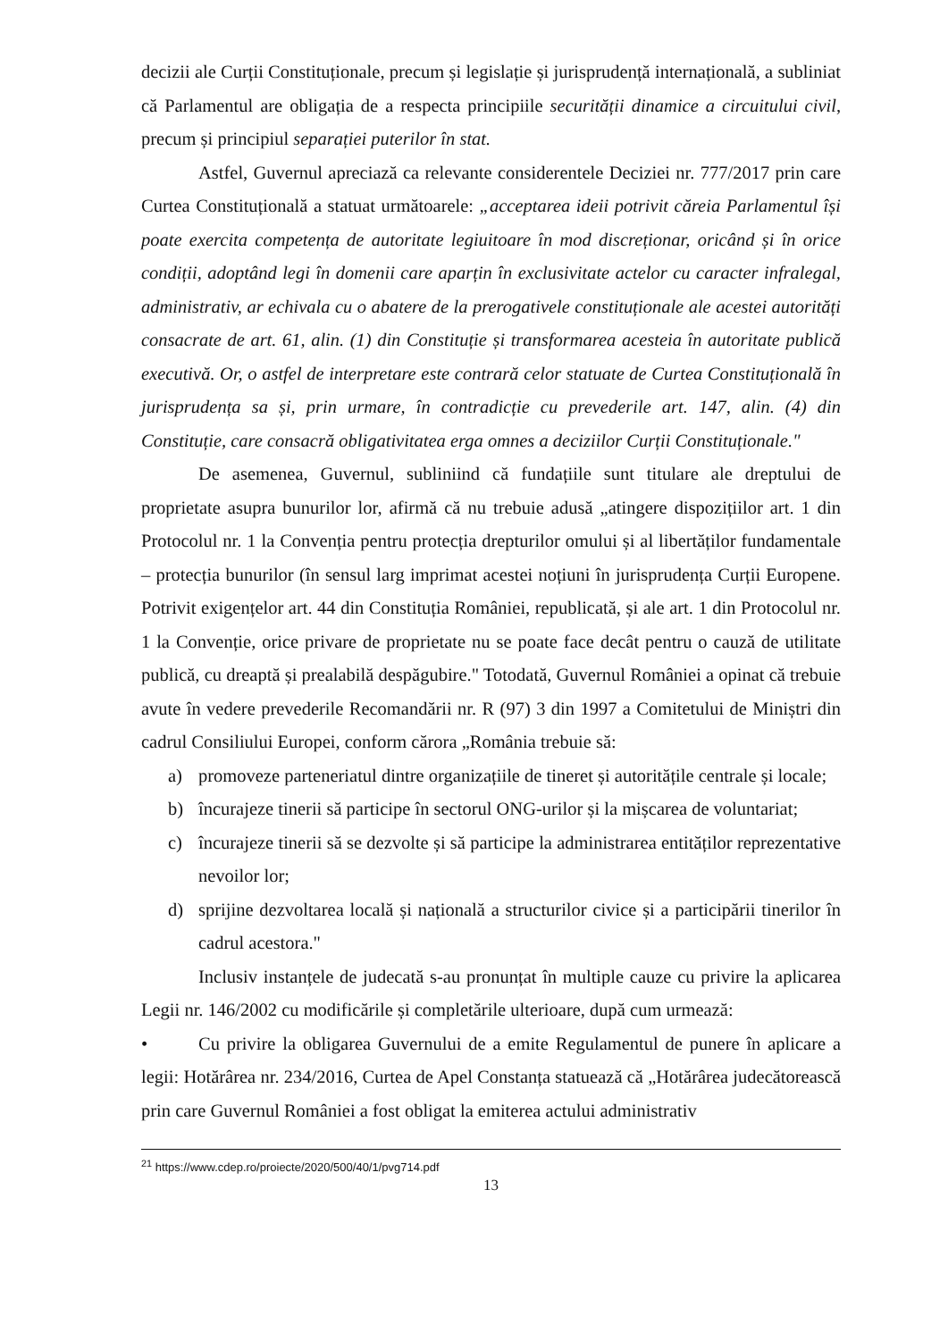decizii ale Curții Constituționale, precum și legislație și jurisprudență internațională, a subliniat că Parlamentul are obligația de a respecta principiile securității dinamice a circuitului civil, precum și principiul separației puterilor în stat.
Astfel, Guvernul apreciază ca relevante considerentele Deciziei nr. 777/2017 prin care Curtea Constituțională a statuat următoarele: „acceptarea ideii potrivit căreia Parlamentul își poate exercita competența de autoritate legiuitoare în mod discreționar, oricând și în orice condiții, adoptând legi în domenii care aparțin în exclusivitate actelor cu caracter infralegal, administrativ, ar echivala cu o abatere de la prerogativele constituționale ale acestei autorități consacrate de art. 61, alin. (1) din Constituție și transformarea acesteia în autoritate publică executivă. Or, o astfel de interpretare este contrară celor statuate de Curtea Constituțională în jurisprudența sa și, prin urmare, în contradicție cu prevederile art. 147, alin. (4) din Constituție, care consacră obligativitatea erga omnes a deciziilor Curții Constituționale."
De asemenea, Guvernul, subliniind că fundațiile sunt titulare ale dreptului de proprietate asupra bunurilor lor, afirmă că nu trebuie adusă „atingere dispozițiilor art. 1 din Protocolul nr. 1 la Convenția pentru protecția drepturilor omului și al libertăților fundamentale – protecția bunurilor (în sensul larg imprimat acestei noțiuni în jurisprudența Curții Europene. Potrivit exigențelor art. 44 din Constituția României, republicată, și ale art. 1 din Protocolul nr. 1 la Convenție, orice privare de proprietate nu se poate face decât pentru o cauză de utilitate publică, cu dreaptă și prealabilă despăgubire." Totodată, Guvernul României a opinat că trebuie avute în vedere prevederile Recomandării nr. R (97) 3 din 1997 a Comitetului de Miniștri din cadrul Consiliului Europei, conform cărora „România trebuie să:
a) promoveze parteneriatul dintre organizațiile de tineret și autoritățile centrale și locale;
b) încurajeze tinerii să participe în sectorul ONG-urilor și la mișcarea de voluntariat;
c) încurajeze tinerii să se dezvolte și să participe la administrarea entităților reprezentative nevoilor lor;
d) sprijine dezvoltarea locală și națională a structurilor civice și a participării tinerilor în cadrul acestora."
Inclusiv instanțele de judecată s-au pronunțat în multiple cauze cu privire la aplicarea Legii nr. 146/2002 cu modificările și completările ulterioare, după cum urmează:
• Cu privire la obligarea Guvernului de a emite Regulamentul de punere în aplicare a legii: Hotărârea nr. 234/2016, Curtea de Apel Constanța statuează că „Hotărârea judecătorească prin care Guvernul României a fost obligat la emiterea actului administrativ
<sup>21</sup> https://www.cdep.ro/proiecte/2020/500/40/1/pvg714.pdf
13